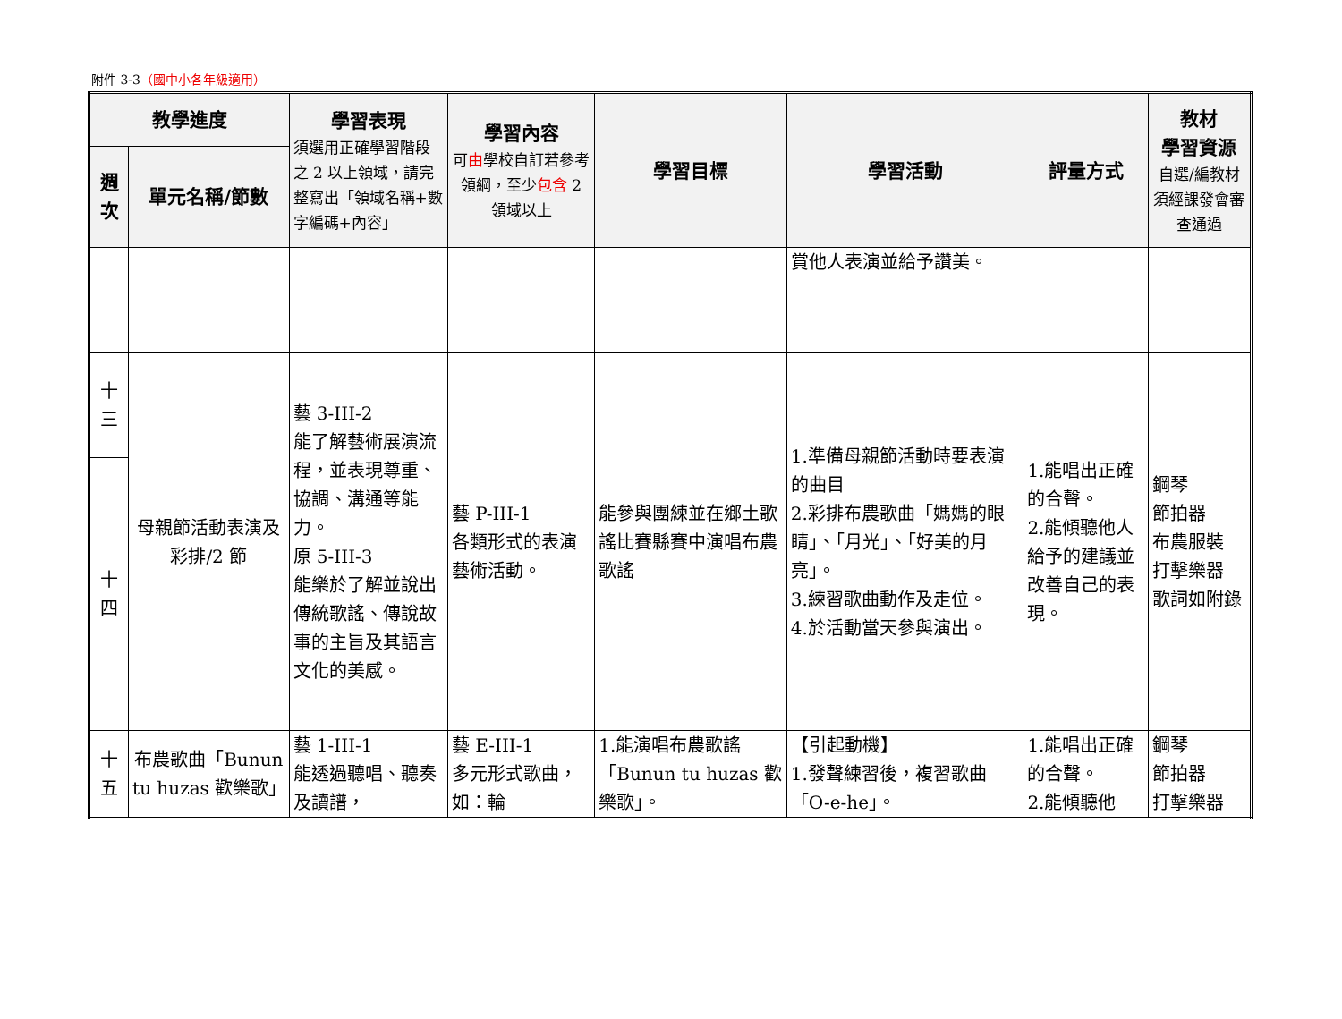附件 3-3（國中小各年級適用）
| 教學進度 | | 學習表現 須選用正確學習階段之 2 以上領域，請完整寫出「領域名稱+數字編碼+內容」 | 學習內容 可 由 學校自訂若參考領綱，至少 包含 2 領域以上 | 學習目標 | 學習活動 | 評量方式 | 教材 學習資源 自選/編教材須經課發會審查通過 |
| --- | --- | --- | --- | --- | --- | --- | --- |
| 週次 | 單元名稱/節數 | | | | | | |
| | | | | | 賞他人表演並給予讚美。 | | |
| 十三 | 母親節活動表演及彩排/2 節 | 藝 3-III-2 能了解藝術展演流程，並表現尊重、協調、溝通等能力。 原 5-III-3 能樂於了解並說出傳統歌謠、傳說故事的主旨及其語言文化的美感。 | 藝 P-III-1 各類形式的表演藝術活動。 | 能參與團練並在鄉土歌謠比賽縣賽中演唱布農歌謠 | 1.準備母親節活動時要表演的曲目 2.彩排布農歌曲「媽媽的眼睛」、「月光」、「好美的月亮」。 3.練習歌曲動作及走位。 4.於活動當天參與演出。 | 1.能唱出正確的合聲。 2.能傾聽他人給予的建議並改善自己的表現。 | 鋼琴 節拍器 布農服裝 打擊樂器 歌詞如附錄 |
| 十四 | | | | | | | |
| 十五 | 布農歌曲「Bunun tu huzas 歡樂歌」 | 藝 1-III-1 能透過聽唱、聽奏及讀譜， | 藝 E-III-1 多元形式歌曲，如：輪 | 1.能演唱布農歌謠「Bunun tu huzas 歡樂歌」。 | 【引起動機】 1.發聲練習後，複習歌曲「O-e-he」。 | 1.能唱出正確的合聲。 2.能傾聽他 | 鋼琴 節拍器 打擊樂器 |